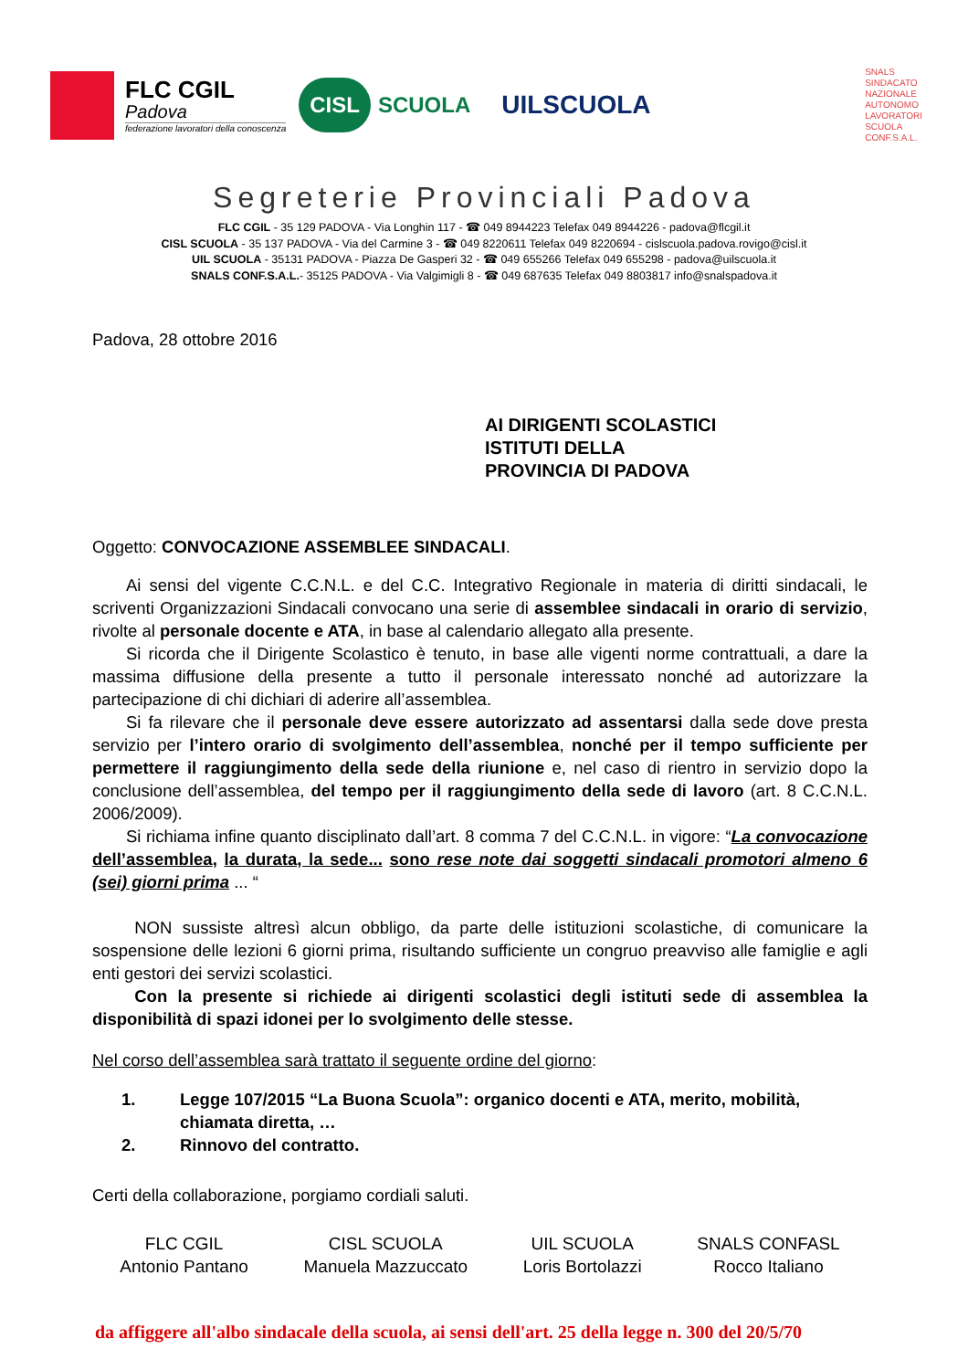FLC CGIL
Padova
federazione lavoratori della conoscenza
CISL SCUOLA
UILSCUOLA
SNALS
SINDACATO
NAZIONALE
AUTONOMO
LAVORATORI
SCUOLA
CONF.S.A.L.
Segreterie Provinciali Padova
FLC CGIL - 35 129 PADOVA - Via Longhin 117 - ☎ 049 8944223 Telefax 049 8944226 - padova@flcgil.it
CISL SCUOLA - 35 137 PADOVA - Via del Carmine 3 - ☎ 049 8220611 Telefax 049 8220694 - cislscuola.padova.rovigo@cisl.it
UIL SCUOLA - 35131 PADOVA - Piazza De Gasperi 32 - ☎ 049 655266 Telefax 049 655298 - padova@uilscuola.it
SNALS CONF.S.A.L.- 35125 PADOVA - Via Valgimigli 8 - ☎ 049 687635 Telefax 049 8803817 info@snalspadova.it
Padova, 28 ottobre 2016
AI DIRIGENTI SCOLASTICI
ISTITUTI DELLA
PROVINCIA DI PADOVA
Oggetto: CONVOCAZIONE ASSEMBLEE SINDACALI.
  Ai sensi del vigente C.C.N.L. e del C.C. Integrativo Regionale in materia di diritti sindacali, le scriventi Organizzazioni Sindacali convocano una serie di assemblee sindacali in orario di servizio, rivolte al personale docente e ATA, in base al calendario allegato alla presente.
  Si ricorda che il Dirigente Scolastico è tenuto, in base alle vigenti norme contrattuali, a dare la massima diffusione della presente a tutto il personale interessato nonché ad autorizzare la partecipazione di chi dichiari di aderire all’assemblea.
  Si fa rilevare che il personale deve essere autorizzato ad assentarsi dalla sede dove presta servizio per l’intero orario di svolgimento dell’assemblea, nonché per il tempo sufficiente per permettere il raggiungimento della sede della riunione e, nel caso di rientro in servizio dopo la conclusione dell’assemblea, del tempo per il raggiungimento della sede di lavoro (art. 8 C.C.N.L. 2006/2009).
  Si richiama infine quanto disciplinato dall’art. 8 comma 7 del C.C.N.L. in vigore: “La convocazione dell’assemblea, la durata, la sede... sono rese note dai soggetti sindacali promotori almeno 6 (sei) giorni prima ... “
   NON sussiste altresì alcun obbligo, da parte delle istituzioni scolastiche, di comunicare la sospensione delle lezioni 6 giorni prima, risultando sufficiente un congruo preavviso alle famiglie e agli enti gestori dei servizi scolastici.
   Con la presente si richiede ai dirigenti scolastici degli istituti sede di assemblea la disponibilità di spazi idonei per lo svolgimento delle stesse.
Nel corso dell’assemblea sarà trattato il seguente ordine del giorno:
1. Legge 107/2015 “La Buona Scuola”: organico docenti e ATA, merito, mobilità, chiamata diretta, …
2. Rinnovo del contratto.
Certi della collaborazione, porgiamo cordiali saluti.
FLC CGIL
Antonio Pantano
CISL SCUOLA
Manuela Mazzuccato
UIL SCUOLA
Loris Bortolazzi
SNALS CONFASL
Rocco Italiano
da affiggere all'albo sindacale della scuola, ai sensi dell'art. 25 della legge n. 300 del 20/5/70